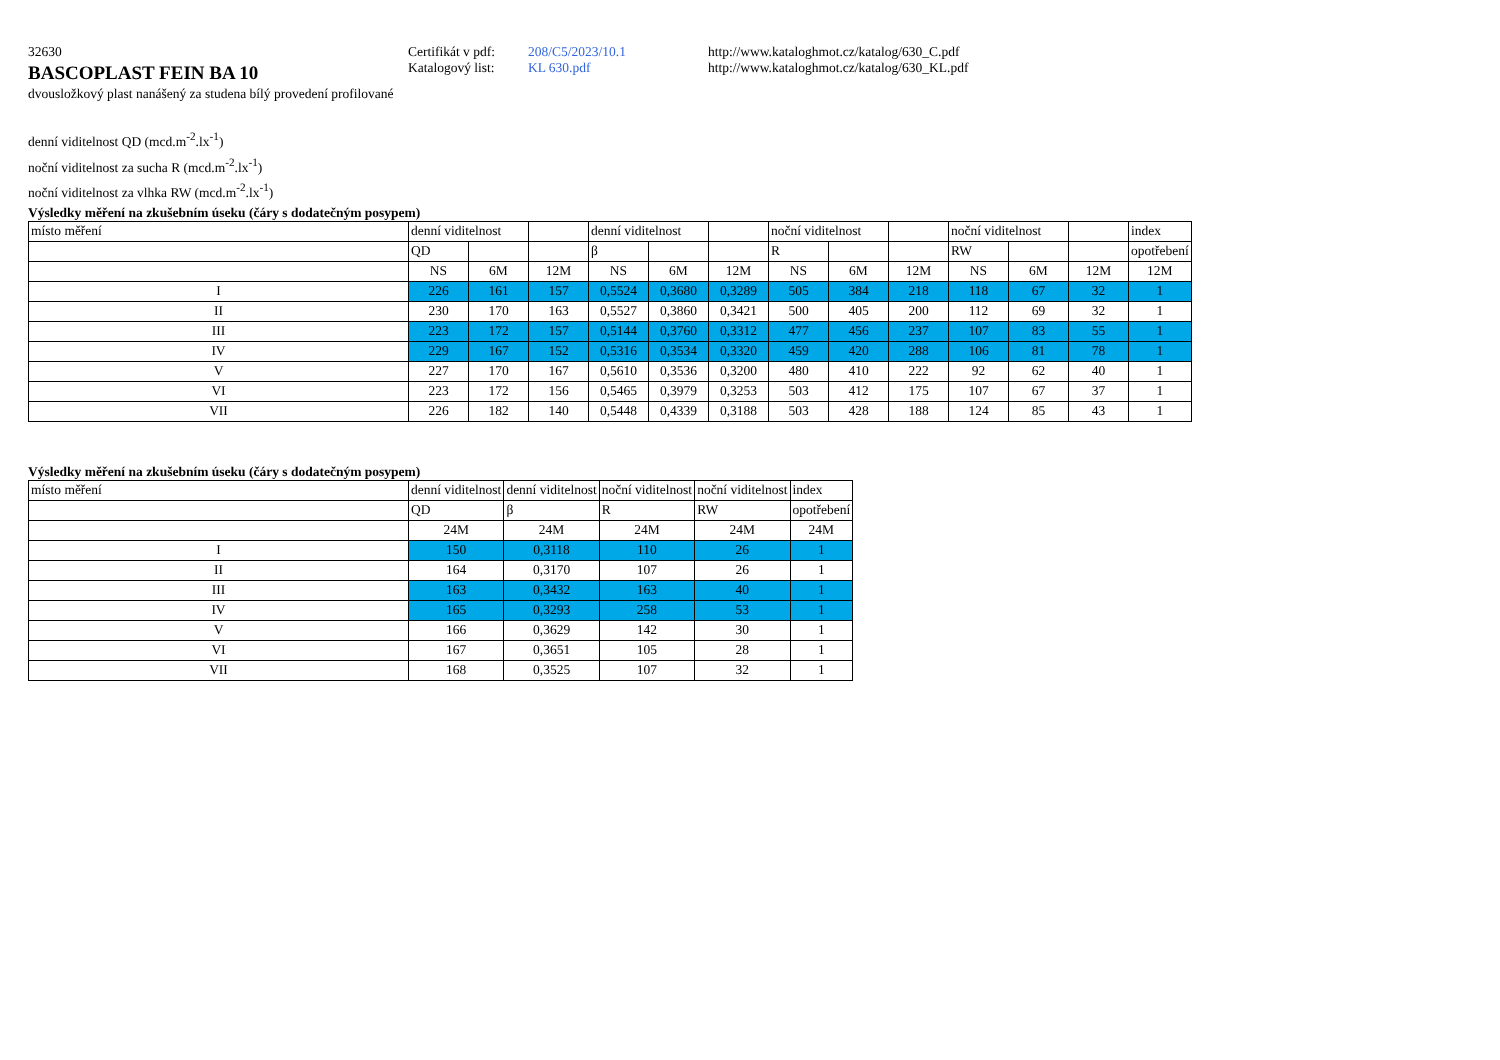32630 Certifikát v pdf:
208/C5/2023/10.1 http://www.kataloghmot.cz/katalog/630_C.pdf
BASCOPLAST FEIN BA 10
Katalogový list:
KL 630.pdf http://www.kataloghmot.cz/katalog/630_KL.pdf
dvousložkový plast nanášený za studena bílý provedení profilované
denní viditelnost QD (mcd.m<sup>-2</sup>.lx<sup>-1</sup>)
noční viditelnost za sucha R (mcd.m<sup>-2</sup>.lx<sup>-1</sup>)
noční viditelnost za vlhka RW (mcd.m<sup>-2</sup>.lx<sup>-1</sup>)
Výsledky měření na zkušebním úseku (čáry s dodatečným posypem)
| místo měření | denní viditelnost | | | denní viditelnost | | | noční viditelnost | | | noční viditelnost | | | index |
| | QD | | | β | | | R | | | RW | | | opotřebení |
| | NS | 6M | 12M | NS | 6M | 12M | NS | 6M | 12M | NS | 6M | 12M | 12M |
| I | 226 | 161 | 157 | 0,5524 | 0,3680 | 0,3289 | 505 | 384 | 218 | 118 | 67 | 32 | 1 |
| II | 230 | 170 | 163 | 0,5527 | 0,3860 | 0,3421 | 500 | 405 | 200 | 112 | 69 | 32 | 1 |
| III | 223 | 172 | 157 | 0,5144 | 0,3760 | 0,3312 | 477 | 456 | 237 | 107 | 83 | 55 | 1 |
| IV | 229 | 167 | 152 | 0,5316 | 0,3534 | 0,3320 | 459 | 420 | 288 | 106 | 81 | 78 | 1 |
| V | 227 | 170 | 167 | 0,5610 | 0,3536 | 0,3200 | 480 | 410 | 222 | 92 | 62 | 40 | 1 |
| VI | 223 | 172 | 156 | 0,5465 | 0,3979 | 0,3253 | 503 | 412 | 175 | 107 | 67 | 37 | 1 |
| VII | 226 | 182 | 140 | 0,5448 | 0,4339 | 0,3188 | 503 | 428 | 188 | 124 | 85 | 43 | 1 |
Výsledky měření na zkušebním úseku (čáry s dodatečným posypem)
| místo měření | denní viditelnost | denní viditelnost | noční viditelnost | noční viditelnost | index |
| | QD | β | R | RW | opotřebení |
| | 24M | 24M | 24M | 24M | 24M |
| I | 150 | 0,3118 | 110 | 26 | 1 |
| II | 164 | 0,3170 | 107 | 26 | 1 |
| III | 163 | 0,3432 | 163 | 40 | 1 |
| IV | 165 | 0,3293 | 258 | 53 | 1 |
| V | 166 | 0,3629 | 142 | 30 | 1 |
| VI | 167 | 0,3651 | 105 | 28 | 1 |
| VII | 168 | 0,3525 | 107 | 32 | 1 |